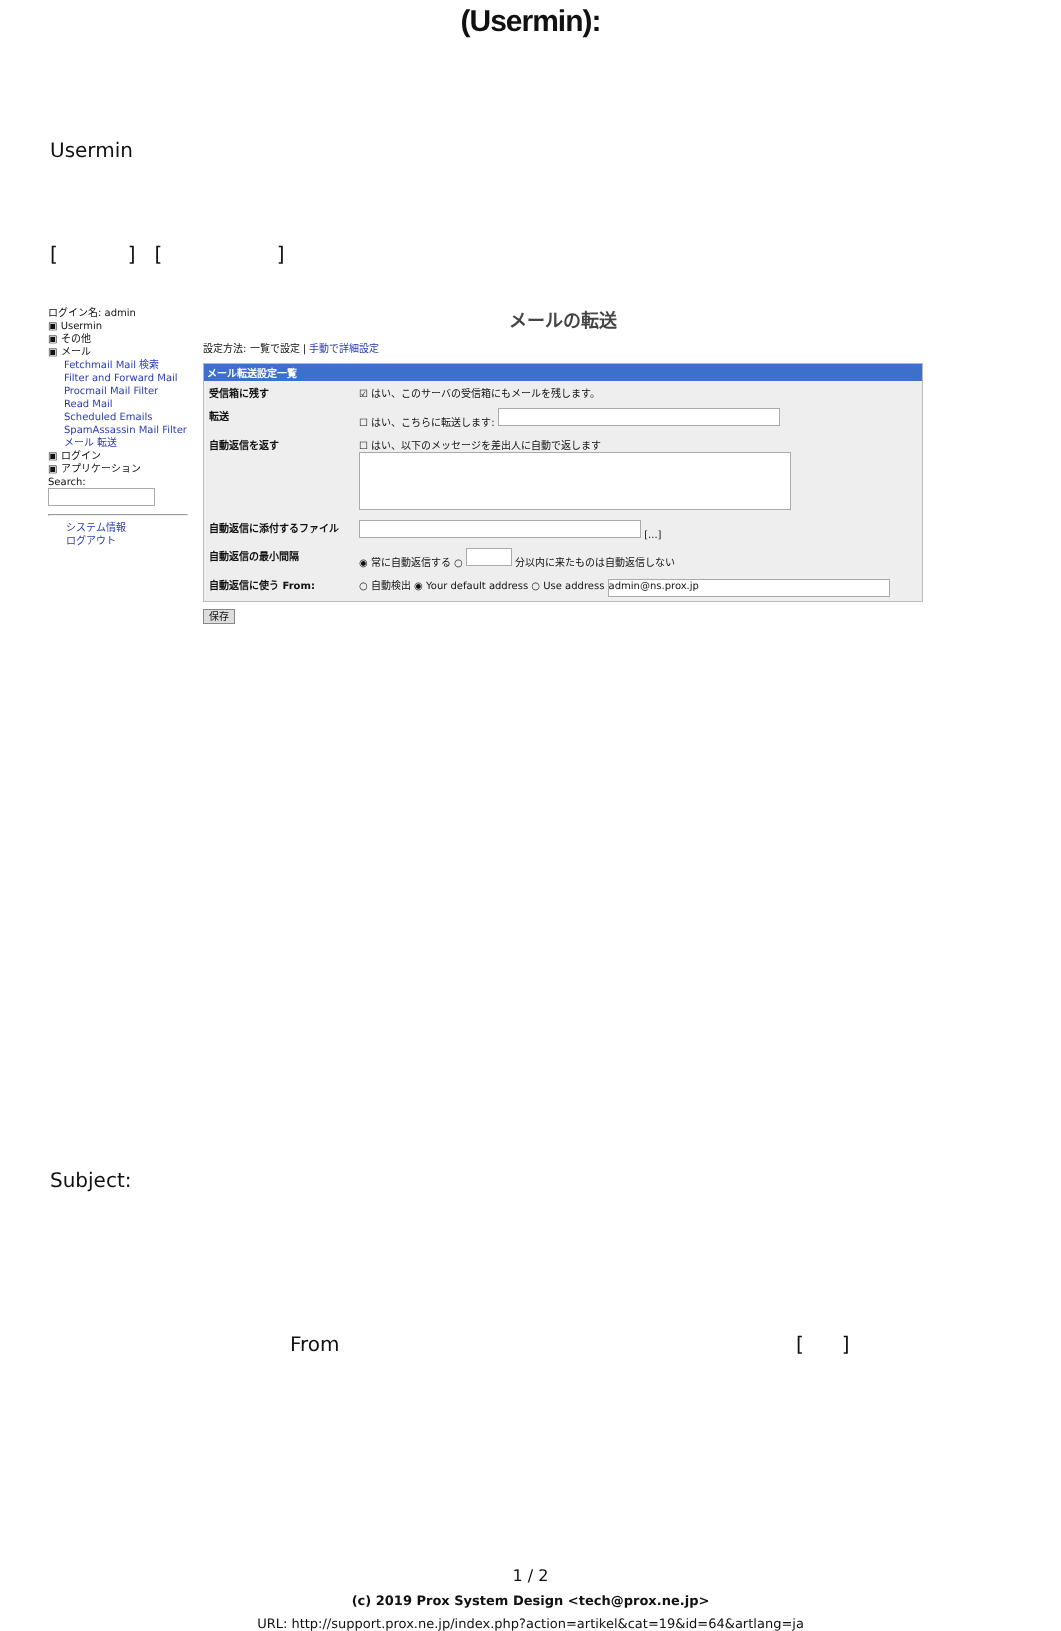(Usermin):
Usermin
[ ] [ ]
ログイン名: admin
▣ Usermin
▣ その他
▣ メール
Fetchmail Mail 検索
Filter and Forward Mail
Procmail Mail Filter
Read Mail
Scheduled Emails
SpamAssassin Mail Filter
メール 転送
▣ ログイン
▣ アプリケーション
Search:
システム情報
ログアウト
メールの転送
設定方法: 一覧で設定 | 手動で詳細設定
メール転送設定一覧
受信箱に残す ☑ はい、このサーバの受信箱にもメールを残します。
転送 ☐ はい、こちらに転送します:
自動返信を返す ☐ はい、以下のメッセージを差出人に自動で返します
自動返信に添付するファイル [...]
自動返信の最小間隔 ◉ 常に自動返信する ○ 分以内に来たものは自動返信しない
自動返信に使う From: ○ 自動検出 ◉ Your default address ○ Use address admin@ns.prox.jp
保存
Subject:
From [ ]
1 / 2
(c) 2019 Prox System Design <tech@prox.ne.jp>
URL: http://support.prox.ne.jp/index.php?action=artikel&cat=19&id=64&artlang=ja